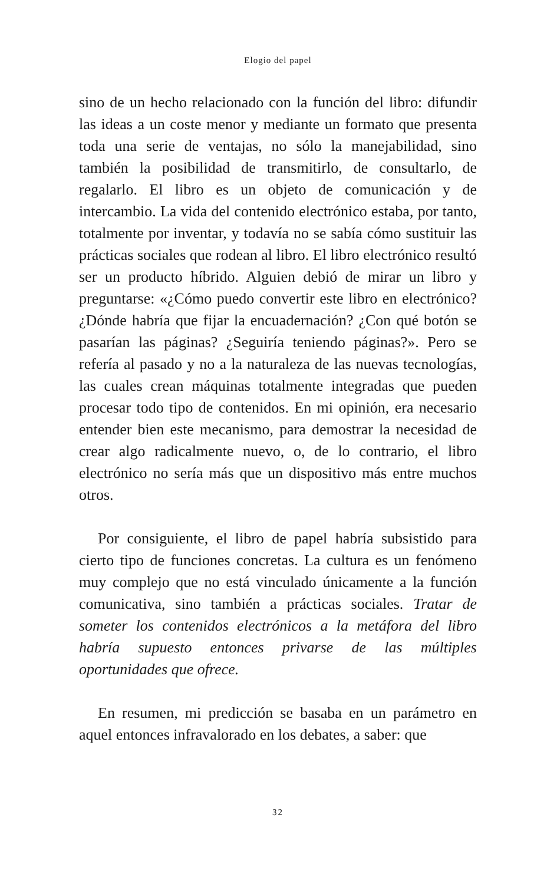Elogio del papel
sino de un hecho relacionado con la función del libro: difundir las ideas a un coste menor y mediante un formato que presenta toda una serie de ventajas, no sólo la manejabilidad, sino también la posibilidad de transmitirlo, de consultarlo, de regalarlo. El libro es un objeto de comunicación y de intercambio. La vida del contenido electrónico estaba, por tanto, totalmente por inventar, y todavía no se sabía cómo sustituir las prácticas sociales que rodean al libro. El libro electrónico resultó ser un producto híbrido. Alguien debió de mirar un libro y preguntarse: «¿Cómo puedo convertir este libro en electrónico? ¿Dónde habría que fijar la encuadernación? ¿Con qué botón se pasarían las páginas? ¿Seguiría teniendo páginas?». Pero se refería al pasado y no a la naturaleza de las nuevas tecnologías, las cuales crean máquinas totalmente integradas que pueden procesar todo tipo de contenidos. En mi opinión, era necesario entender bien este mecanismo, para demostrar la necesidad de crear algo radicalmente nuevo, o, de lo contrario, el libro electrónico no sería más que un dispositivo más entre muchos otros.
Por consiguiente, el libro de papel habría subsistido para cierto tipo de funciones concretas. La cultura es un fenómeno muy complejo que no está vinculado únicamente a la función comunicativa, sino también a prácticas sociales. Tratar de someter los contenidos electrónicos a la metáfora del libro habría supuesto entonces privarse de las múltiples oportunidades que ofrece.
En resumen, mi predicción se basaba en un parámetro en aquel entonces infravalorado en los debates, a saber: que
32